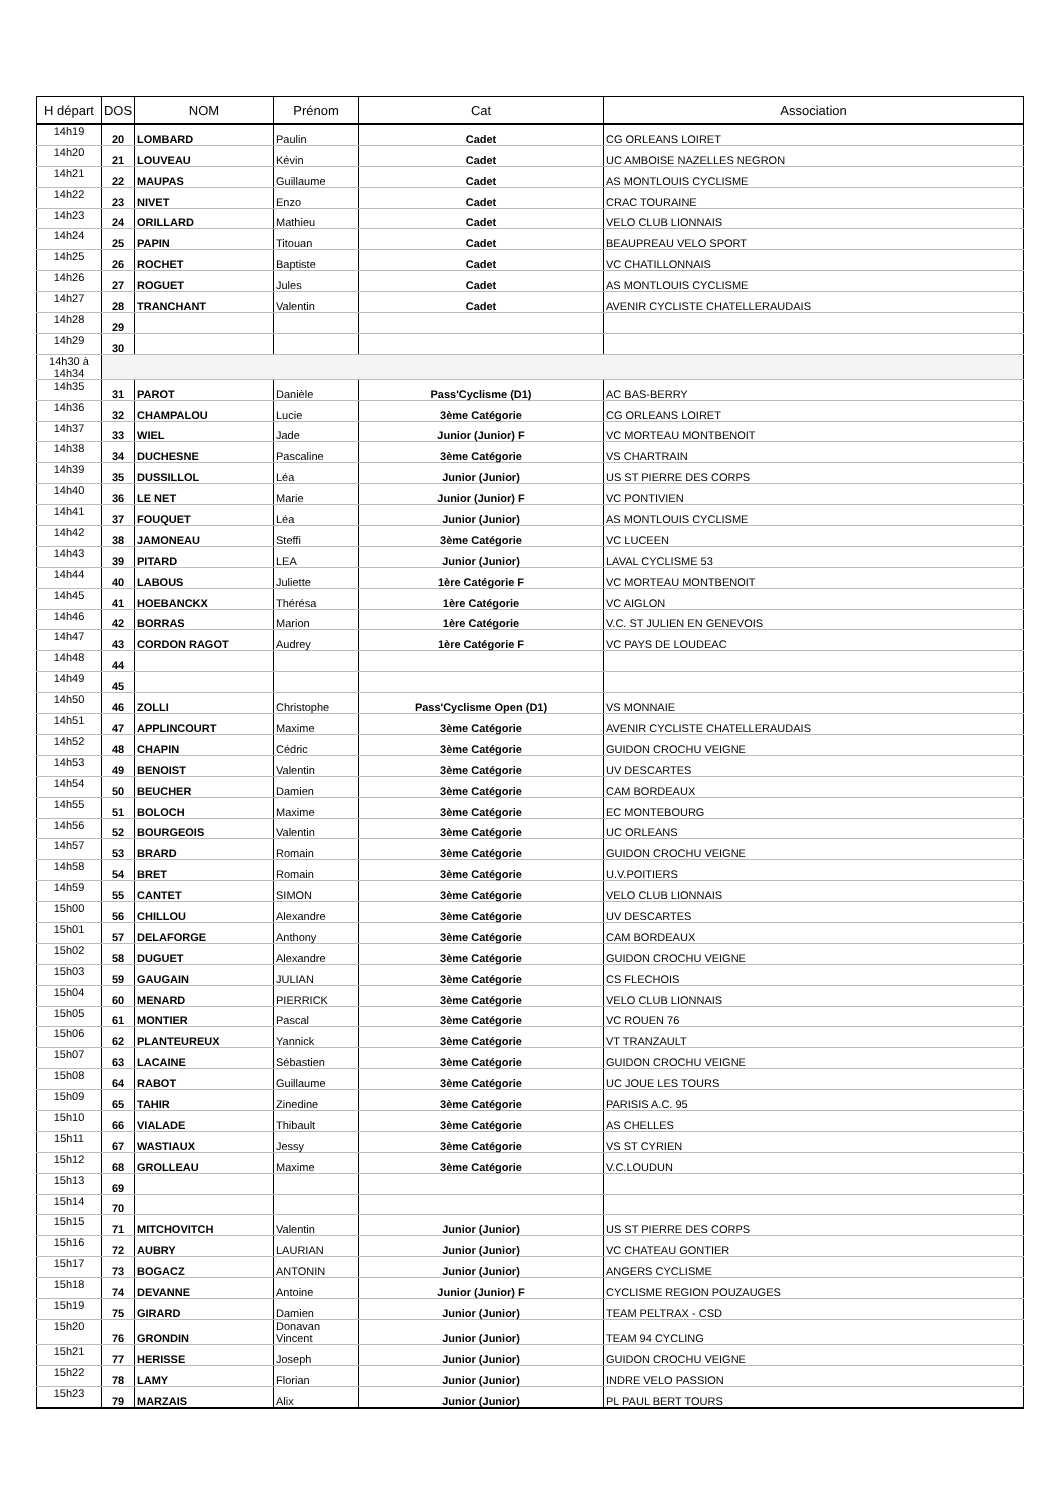| H départ | DOS | NOM | Prénom | Cat | Association |
| --- | --- | --- | --- | --- | --- |
| 14h19 | 20 | LOMBARD | Paulin | Cadet | CG ORLEANS LOIRET |
| 14h20 | 21 | LOUVEAU | Kévin | Cadet | UC AMBOISE NAZELLES NEGRON |
| 14h21 | 22 | MAUPAS | Guillaume | Cadet | AS MONTLOUIS CYCLISME |
| 14h22 | 23 | NIVET | Enzo | Cadet | CRAC TOURAINE |
| 14h23 | 24 | ORILLARD | Mathieu | Cadet | VELO CLUB LIONNAIS |
| 14h24 | 25 | PAPIN | Titouan | Cadet | BEAUPREAU VELO SPORT |
| 14h25 | 26 | ROCHET | Baptiste | Cadet | VC CHATILLONNAIS |
| 14h26 | 27 | ROGUET | Jules | Cadet | AS MONTLOUIS CYCLISME |
| 14h27 | 28 | TRANCHANT | Valentin | Cadet | AVENIR CYCLISTE CHATELLERAUDAIS |
| 14h28 | 29 | | | | |
| 14h29 | 30 | | | | |
| 14h30 à 14h34 | | | | | |
| 14h35 | 31 | PAROT | Danièle | Pass'Cyclisme (D1) | AC BAS-BERRY |
| 14h36 | 32 | CHAMPALOU | Lucie | 3ème Catégorie | CG ORLEANS LOIRET |
| 14h37 | 33 | WIEL | Jade | Junior (Junior) F | VC MORTEAU MONTBENOIT |
| 14h38 | 34 | DUCHESNE | Pascaline | 3ème Catégorie | VS CHARTRAIN |
| 14h39 | 35 | DUSSILLOL | Léa | Junior (Junior) | US ST PIERRE DES CORPS |
| 14h40 | 36 | LE NET | Marie | Junior (Junior) F | VC PONTIVIEN |
| 14h41 | 37 | FOUQUET | Léa | Junior (Junior) | AS MONTLOUIS CYCLISME |
| 14h42 | 38 | JAMONEAU | Steffi | 3ème Catégorie | VC LUCEEN |
| 14h43 | 39 | PITARD | LEA | Junior (Junior) | LAVAL CYCLISME 53 |
| 14h44 | 40 | LABOUS | Juliette | 1ère Catégorie F | VC MORTEAU MONTBENOIT |
| 14h45 | 41 | HOEBANCKX | Thérésa | 1ère Catégorie | VC AIGLON |
| 14h46 | 42 | BORRAS | Marion | 1ère Catégorie | V.C. ST JULIEN EN GENEVOIS |
| 14h47 | 43 | CORDON RAGOT | Audrey | 1ère Catégorie F | VC PAYS DE LOUDEAC |
| 14h48 | 44 | | | | |
| 14h49 | 45 | | | | |
| 14h50 | 46 | ZOLLI | Christophe | Pass'Cyclisme Open (D1) | VS MONNAIE |
| 14h51 | 47 | APPLINCOURT | Maxime | 3ème Catégorie | AVENIR CYCLISTE CHATELLERAUDAIS |
| 14h52 | 48 | CHAPIN | Cédric | 3ème Catégorie | GUIDON CROCHU VEIGNE |
| 14h53 | 49 | BENOIST | Valentin | 3ème Catégorie | UV DESCARTES |
| 14h54 | 50 | BEUCHER | Damien | 3ème Catégorie | CAM BORDEAUX |
| 14h55 | 51 | BOLOCH | Maxime | 3ème Catégorie | EC MONTEBOURG |
| 14h56 | 52 | BOURGEOIS | Valentin | 3ème Catégorie | UC ORLEANS |
| 14h57 | 53 | BRARD | Romain | 3ème Catégorie | GUIDON CROCHU VEIGNE |
| 14h58 | 54 | BRET | Romain | 3ème Catégorie | U.V.POITIERS |
| 14h59 | 55 | CANTET | SIMON | 3ème Catégorie | VELO CLUB LIONNAIS |
| 15h00 | 56 | CHILLOU | Alexandre | 3ème Catégorie | UV DESCARTES |
| 15h01 | 57 | DELAFORGE | Anthony | 3ème Catégorie | CAM BORDEAUX |
| 15h02 | 58 | DUGUET | Alexandre | 3ème Catégorie | GUIDON CROCHU VEIGNE |
| 15h03 | 59 | GAUGAIN | JULIAN | 3ème Catégorie | CS FLECHOIS |
| 15h04 | 60 | MENARD | PIERRICK | 3ème Catégorie | VELO CLUB LIONNAIS |
| 15h05 | 61 | MONTIER | Pascal | 3ème Catégorie | VC ROUEN 76 |
| 15h06 | 62 | PLANTEUREUX | Yannick | 3ème Catégorie | VT TRANZAULT |
| 15h07 | 63 | LACAINE | Sébastien | 3ème Catégorie | GUIDON CROCHU VEIGNE |
| 15h08 | 64 | RABOT | Guillaume | 3ème Catégorie | UC JOUE LES TOURS |
| 15h09 | 65 | TAHIR | Zinedine | 3ème Catégorie | PARISIS A.C. 95 |
| 15h10 | 66 | VIALADE | Thibault | 3ème Catégorie | AS CHELLES |
| 15h11 | 67 | WASTIAUX | Jessy | 3ème Catégorie | VS ST CYRIEN |
| 15h12 | 68 | GROLLEAU | Maxime | 3ème Catégorie | V.C.LOUDUN |
| 15h13 | 69 | | | | |
| 15h14 | 70 | | | | |
| 15h15 | 71 | MITCHOVITCH | Valentin | Junior (Junior) | US ST PIERRE DES CORPS |
| 15h16 | 72 | AUBRY | LAURIAN | Junior (Junior) | VC CHATEAU GONTIER |
| 15h17 | 73 | BOGACZ | ANTONIN | Junior (Junior) | ANGERS CYCLISME |
| 15h18 | 74 | DEVANNE | Antoine | Junior (Junior) F | CYCLISME REGION POUZAUGES |
| 15h19 | 75 | GIRARD | Damien | Junior (Junior) | TEAM PELTRAX - CSD |
| 15h20 | 76 | GRONDIN | Donavan Vincent | Junior (Junior) | TEAM 94 CYCLING |
| 15h21 | 77 | HERISSE | Joseph | Junior (Junior) | GUIDON CROCHU VEIGNE |
| 15h22 | 78 | LAMY | Florian | Junior (Junior) | INDRE VELO PASSION |
| 15h23 | 79 | MARZAIS | Alix | Junior (Junior) | PL PAUL BERT TOURS |